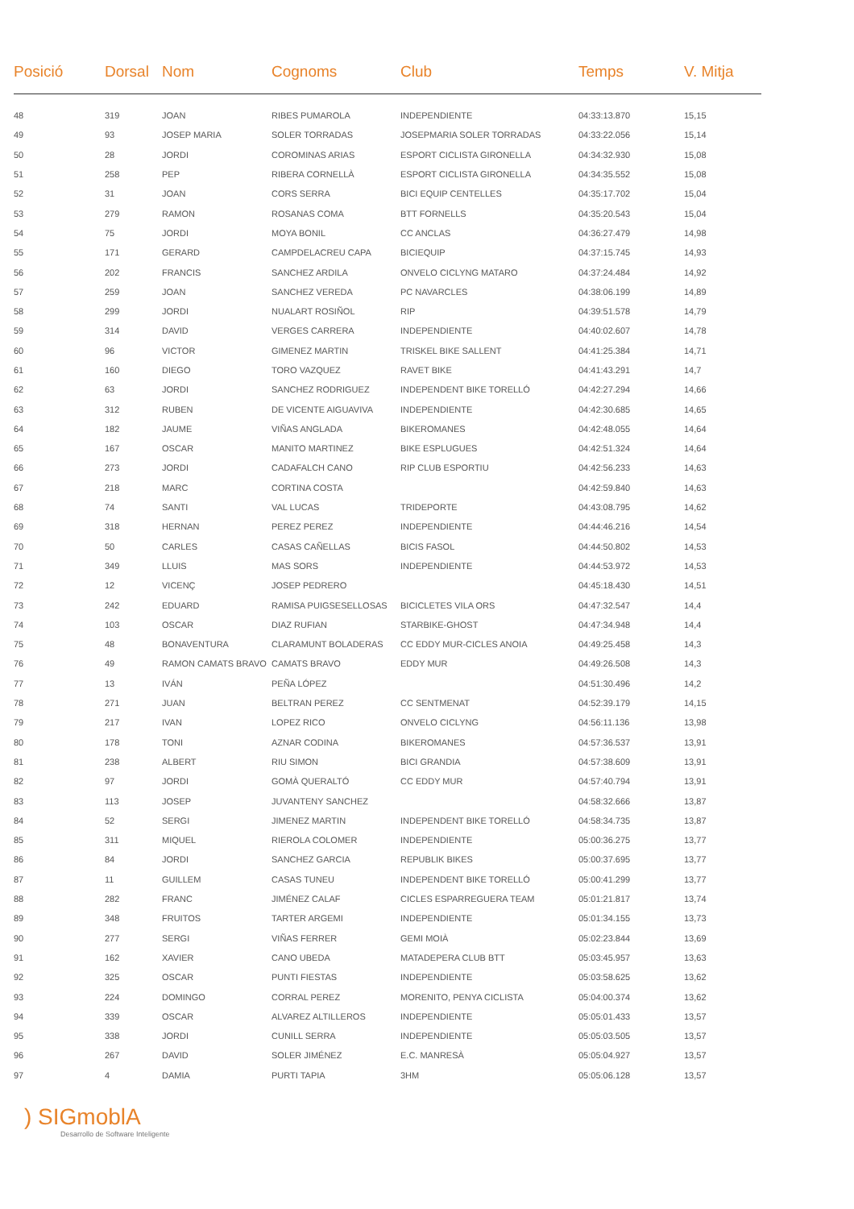| Posició | Dorsal | Nom | Cognoms | Club | Temps | V. Mitja |
| --- | --- | --- | --- | --- | --- | --- |
| 48 | 319 | JOAN | RIBES PUMAROLA | INDEPENDIENTE | 04:33:13.870 | 15,15 |
| 49 | 93 | JOSEP MARIA | SOLER TORRADAS | JOSEPMARIA SOLER TORRADAS | 04:33:22.056 | 15,14 |
| 50 | 28 | JORDI | COROMINAS ARIAS | ESPORT CICLISTA GIRONELLA | 04:34:32.930 | 15,08 |
| 51 | 258 | PEP | RIBERA CORNELLÀ | ESPORT CICLISTA GIRONELLA | 04:34:35.552 | 15,08 |
| 52 | 31 | JOAN | CORS SERRA | BICI EQUIP CENTELLES | 04:35:17.702 | 15,04 |
| 53 | 279 | RAMON | ROSANAS COMA | BTT FORNELLS | 04:35:20.543 | 15,04 |
| 54 | 75 | JORDI | MOYA BONIL | CC ANCLAS | 04:36:27.479 | 14,98 |
| 55 | 171 | GERARD | CAMPDELACREU CAPA | BICIEQUIP | 04:37:15.745 | 14,93 |
| 56 | 202 | FRANCIS | SANCHEZ ARDILA | ONVELO CICLYNG MATARO | 04:37:24.484 | 14,92 |
| 57 | 259 | JOAN | SANCHEZ VEREDA | PC NAVARCLES | 04:38:06.199 | 14,89 |
| 58 | 299 | JORDI | NUALART ROSIÑOL | RIP | 04:39:51.578 | 14,79 |
| 59 | 314 | DAVID | VERGES CARRERA | INDEPENDIENTE | 04:40:02.607 | 14,78 |
| 60 | 96 | VICTOR | GIMENEZ MARTIN | TRISKEL BIKE SALLENT | 04:41:25.384 | 14,71 |
| 61 | 160 | DIEGO | TORO VAZQUEZ | RAVET BIKE | 04:41:43.291 | 14,7 |
| 62 | 63 | JORDI | SANCHEZ RODRIGUEZ | INDEPENDENT BIKE TORELLÓ | 04:42:27.294 | 14,66 |
| 63 | 312 | RUBEN | DE VICENTE AIGUAVIVA | INDEPENDIENTE | 04:42:30.685 | 14,65 |
| 64 | 182 | JAUME | VIÑAS ANGLADA | BIKEROMANES | 04:42:48.055 | 14,64 |
| 65 | 167 | OSCAR | MANITO MARTINEZ | BIKE ESPLUGUES | 04:42:51.324 | 14,64 |
| 66 | 273 | JORDI | CADAFALCH CANO | RIP CLUB ESPORTIU | 04:42:56.233 | 14,63 |
| 67 | 218 | MARC | CORTINA COSTA | | 04:42:59.840 | 14,63 |
| 68 | 74 | SANTI | VAL LUCAS | TRIDEPORTE | 04:43:08.795 | 14,62 |
| 69 | 318 | HERNAN | PEREZ PEREZ | INDEPENDIENTE | 04:44:46.216 | 14,54 |
| 70 | 50 | CARLES | CASAS CAÑELLAS | BICIS FASOL | 04:44:50.802 | 14,53 |
| 71 | 349 | LLUIS | MAS SORS | INDEPENDIENTE | 04:44:53.972 | 14,53 |
| 72 | 12 | VICENÇ | JOSEP PEDRERO | | 04:45:18.430 | 14,51 |
| 73 | 242 | EDUARD | RAMISA PUIGSESELLOSAS | BICICLETES VILA ORS | 04:47:32.547 | 14,4 |
| 74 | 103 | OSCAR | DIAZ RUFIAN | STARBIKE-GHOST | 04:47:34.948 | 14,4 |
| 75 | 48 | BONAVENTURA | CLARAMUNT BOLADERAS | CC EDDY MUR-CICLES ANOIA | 04:49:25.458 | 14,3 |
| 76 | 49 | RAMON CAMATS BRAVO | CAMATS BRAVO | EDDY MUR | 04:49:26.508 | 14,3 |
| 77 | 13 | IVÁN | PEÑA LÓPEZ | | 04:51:30.496 | 14,2 |
| 78 | 271 | JUAN | BELTRAN PEREZ | CC SENTMENAT | 04:52:39.179 | 14,15 |
| 79 | 217 | IVAN | LOPEZ RICO | ONVELO CICLYNG | 04:56:11.136 | 13,98 |
| 80 | 178 | TONI | AZNAR CODINA | BIKEROMANES | 04:57:36.537 | 13,91 |
| 81 | 238 | ALBERT | RIU SIMON | BICI GRANDIA | 04:57:38.609 | 13,91 |
| 82 | 97 | JORDI | GOMÀ QUERALTÓ | CC EDDY MUR | 04:57:40.794 | 13,91 |
| 83 | 113 | JOSEP | JUVANTENY SANCHEZ | | 04:58:32.666 | 13,87 |
| 84 | 52 | SERGI | JIMENEZ MARTIN | INDEPENDENT BIKE TORELLÓ | 04:58:34.735 | 13,87 |
| 85 | 311 | MIQUEL | RIEROLA COLOMER | INDEPENDIENTE | 05:00:36.275 | 13,77 |
| 86 | 84 | JORDI | SANCHEZ GARCIA | REPUBLIK BIKES | 05:00:37.695 | 13,77 |
| 87 | 11 | GUILLEM | CASAS TUNEU | INDEPENDENT BIKE TORELLÓ | 05:00:41.299 | 13,77 |
| 88 | 282 | FRANC | JIMÉNEZ CALAF | CICLES ESPARREGUERA TEAM | 05:01:21.817 | 13,74 |
| 89 | 348 | FRUITOS | TARTER ARGEMI | INDEPENDIENTE | 05:01:34.155 | 13,73 |
| 90 | 277 | SERGI | VIÑAS FERRER | GEMI MOIÀ | 05:02:23.844 | 13,69 |
| 91 | 162 | XAVIER | CANO UBEDA | MATADEPERA CLUB BTT | 05:03:45.957 | 13,63 |
| 92 | 325 | OSCAR | PUNTI FIESTAS | INDEPENDIENTE | 05:03:58.625 | 13,62 |
| 93 | 224 | DOMINGO | CORRAL PEREZ | MORENITO, PENYA CICLISTA | 05:04:00.374 | 13,62 |
| 94 | 339 | OSCAR | ALVAREZ ALTILLEROS | INDEPENDIENTE | 05:05:01.433 | 13,57 |
| 95 | 338 | JORDI | CUNILL SERRA | INDEPENDIENTE | 05:05:03.505 | 13,57 |
| 96 | 267 | DAVID | SOLER JIMÉNEZ | E.C. MANRESÀ | 05:05:04.927 | 13,57 |
| 97 | 4 | DAMIA | PURTI TAPIA | 3HM | 05:05:06.128 | 13,57 |
) SIGmoblA
Desarrollo de Software Inteligente